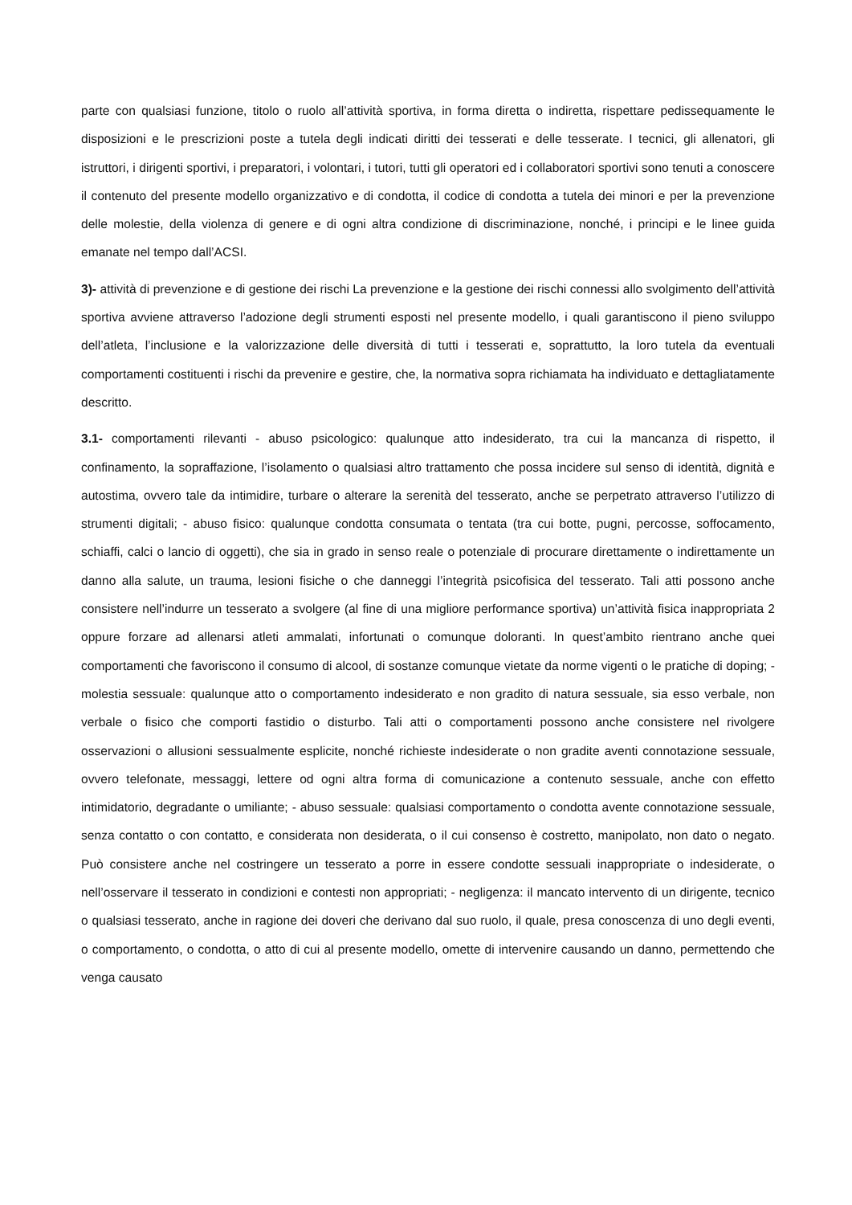parte con qualsiasi funzione, titolo o ruolo all’attività sportiva, in forma diretta o indiretta, rispettare pedissequamente le disposizioni e le prescrizioni poste a tutela degli indicati diritti dei tesserati e delle tesserate. I tecnici, gli allenatori, gli istruttori, i dirigenti sportivi, i preparatori, i volontari, i tutori, tutti gli operatori ed i collaboratori sportivi sono tenuti a conoscere il contenuto del presente modello organizzativo e di condotta, il codice di condotta a tutela dei minori e per la prevenzione delle molestie, della violenza di genere e di ogni altra condizione di discriminazione, nonché, i principi e le linee guida emanate nel tempo dall’ACSI.
3)- attività di prevenzione e di gestione dei rischi La prevenzione e la gestione dei rischi connessi allo svolgimento dell’attività sportiva avviene attraverso l’adozione degli strumenti esposti nel presente modello, i quali garantiscono il pieno sviluppo dell’atleta, l’inclusione e la valorizzazione delle diversità di tutti i tesserati e, soprattutto, la loro tutela da eventuali comportamenti costituenti i rischi da prevenire e gestire, che, la normativa sopra richiamata ha individuato e dettagliatamente descritto.
3.1- comportamenti rilevanti - abuso psicologico: qualunque atto indesiderato, tra cui la mancanza di rispetto, il confinamento, la sopraffazione, l’isolamento o qualsiasi altro trattamento che possa incidere sul senso di identità, dignità e autostima, ovvero tale da intimidire, turbare o alterare la serenità del tesserato, anche se perpetrato attraverso l’utilizzo di strumenti digitali; - abuso fisico: qualunque condotta consumata o tentata (tra cui botte, pugni, percosse, soffocamento, schiaffi, calci o lancio di oggetti), che sia in grado in senso reale o potenziale di procurare direttamente o indirettamente un danno alla salute, un trauma, lesioni fisiche o che danneggi l’integrità psicofisica del tesserato. Tali atti possono anche consistere nell’indurre un tesserato a svolgere (al fine di una migliore performance sportiva) un’attività fisica inappropriata 2 oppure forzare ad allenarsi atleti ammalati, infortunati o comunque doloranti. In quest’ambito rientrano anche quei comportamenti che favoriscono il consumo di alcool, di sostanze comunque vietate da norme vigenti o le pratiche di doping; - molestia sessuale: qualunque atto o comportamento indesiderato e non gradito di natura sessuale, sia esso verbale, non verbale o fisico che comporti fastidio o disturbo. Tali atti o comportamenti possono anche consistere nel rivolgere osservazioni o allusioni sessualmente esplicite, nonché richieste indesiderate o non gradite aventi connotazione sessuale, ovvero telefonate, messaggi, lettere od ogni altra forma di comunicazione a contenuto sessuale, anche con effetto intimidatorio, degradante o umiliante; - abuso sessuale: qualsiasi comportamento o condotta avente connotazione sessuale, senza contatto o con contatto, e considerata non desiderata, o il cui consenso è costretto, manipolato, non dato o negato. Può consistere anche nel costringere un tesserato a porre in essere condotte sessuali inappropriate o indesiderate, o nell’osservare il tesserato in condizioni e contesti non appropriati; - negligenza: il mancato intervento di un dirigente, tecnico o qualsiasi tesserato, anche in ragione dei doveri che derivano dal suo ruolo, il quale, presa conoscenza di uno degli eventi, o comportamento, o condotta, o atto di cui al presente modello, omette di intervenire causando un danno, permettendo che venga causato